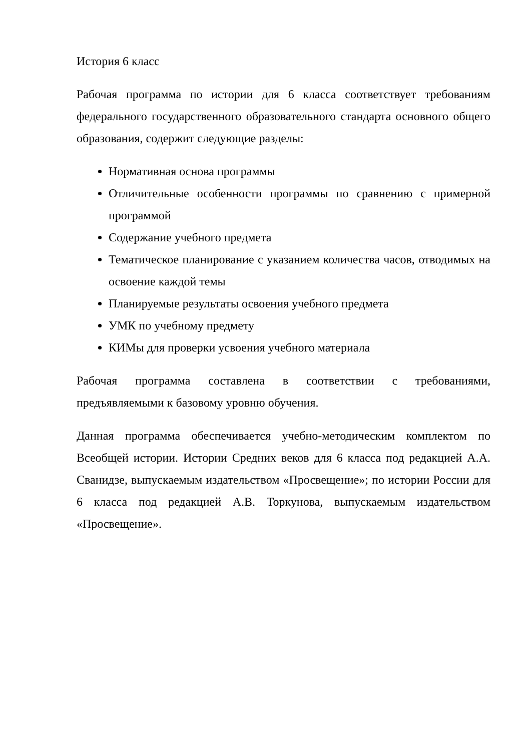История 6 класс
Рабочая программа по истории для 6 класса соответствует требованиям федерального государственного образовательного стандарта основного общего образования, содержит следующие разделы:
Нормативная основа программы
Отличительные особенности программы по сравнению с примерной программой
Содержание учебного предмета
Тематическое планирование с указанием количества часов, отводимых на освоение каждой темы
Планируемые результаты освоения учебного предмета
УМК по учебному предмету
КИМы для проверки усвоения учебного материала
Рабочая программа составлена в соответствии с требованиями, предъявляемыми к базовому уровню обучения.
Данная программа обеспечивается учебно-методическим комплектом по Всеобщей истории. Истории Средних веков для 6 класса под редакцией А.А. Сванидзе, выпускаемым издательством «Просвещение»; по истории России для 6 класса под редакцией А.В. Торкунова, выпускаемым издательством «Просвещение».